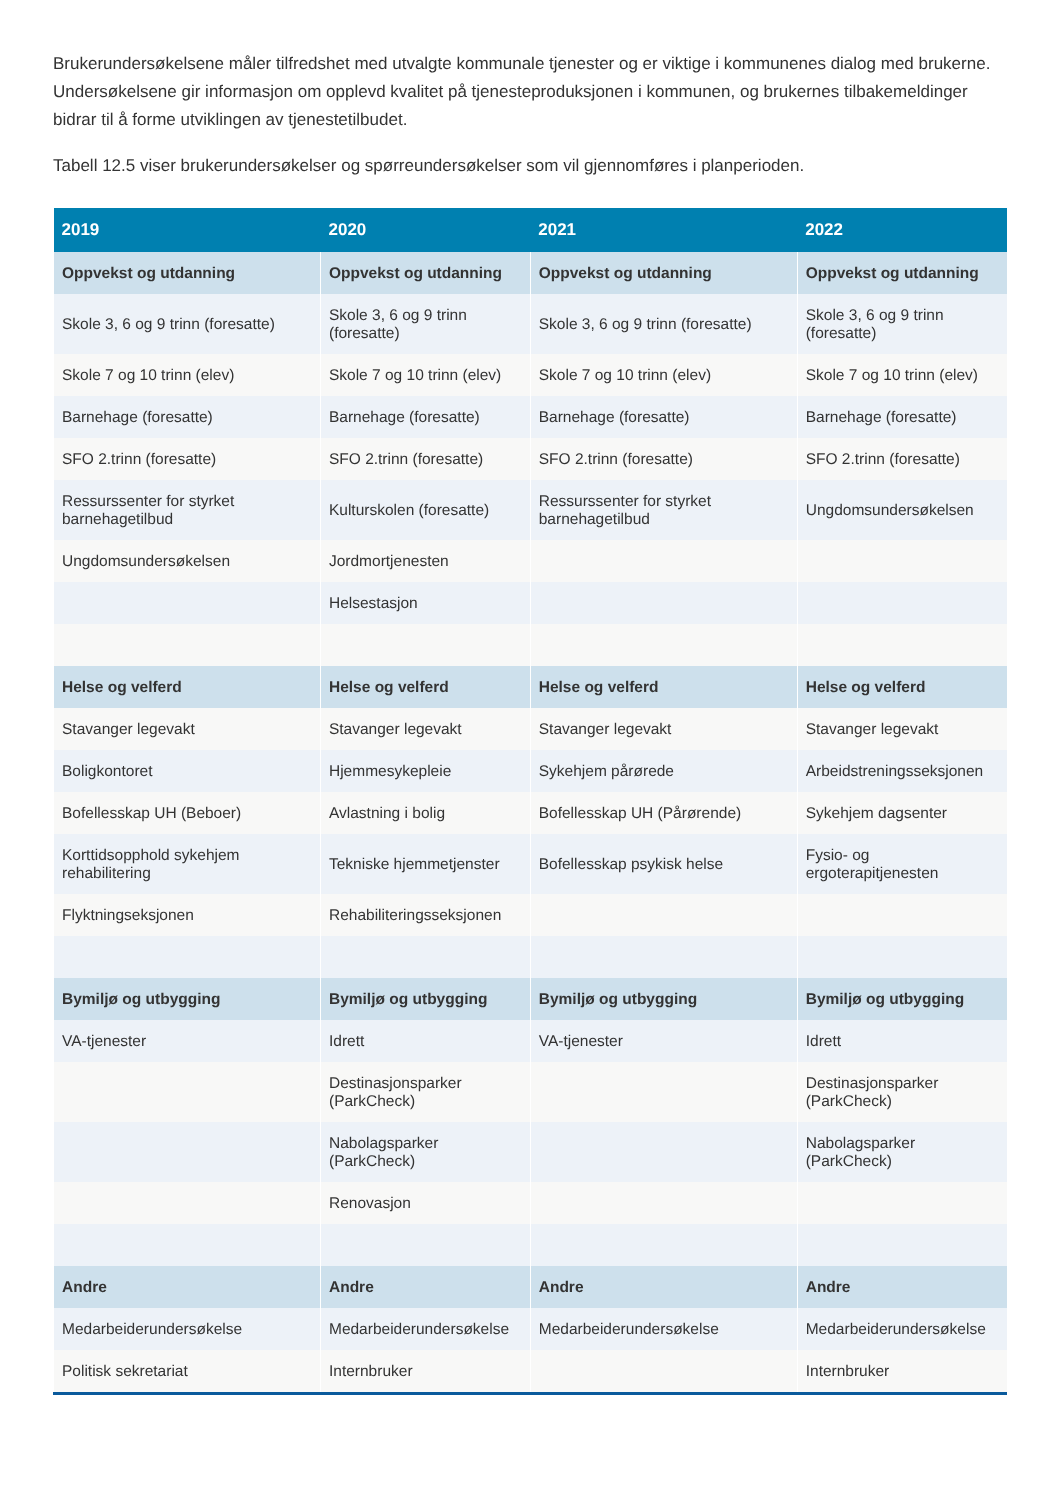Brukerundersøkelsene måler tilfredshet med utvalgte kommunale tjenester og er viktige i kommunenes dialog med brukerne. Undersøkelsene gir informasjon om opplevd kvalitet på tjenesteproduksjonen i kommunen, og brukernes tilbakemeldinger bidrar til å forme utviklingen av tjenestetilbudet.
Tabell 12.5 viser brukerundersøkelser og spørreundersøkelser som vil gjennomføres i planperioden.
| 2019 | 2020 | 2021 | 2022 |
| --- | --- | --- | --- |
| Oppvekst og utdanning | Oppvekst og utdanning | Oppvekst og utdanning | Oppvekst og utdanning |
| Skole 3, 6 og 9 trinn (foresatte) | Skole 3, 6 og 9 trinn (foresatte) | Skole 3, 6 og 9 trinn (foresatte) | Skole 3, 6 og 9 trinn (foresatte) |
| Skole 7 og 10 trinn (elev) | Skole 7 og 10 trinn (elev) | Skole 7 og 10 trinn (elev) | Skole 7 og 10 trinn (elev) |
| Barnehage (foresatte) | Barnehage (foresatte) | Barnehage (foresatte) | Barnehage (foresatte) |
| SFO 2.trinn (foresatte) | SFO 2.trinn (foresatte) | SFO 2.trinn (foresatte) | SFO 2.trinn (foresatte) |
| Ressurssenter for styrket barnehagetilbud | Kulturskolen (foresatte) | Ressurssenter for styrket barnehagetilbud | Ungdomsundersøkelsen |
| Ungdomsundersøkelsen | Jordmortjenesten | | |
| | Helsestasjon | | |
| Helse og velferd | Helse og velferd | Helse og velferd | Helse og velferd |
| Stavanger legevakt | Stavanger legevakt | Stavanger legevakt | Stavanger legevakt |
| Boligkontoret | Hjemmesykepleie | Sykehjem pårørede | Arbeidstreningsseksjonen |
| Bofellesskap UH (Beboer) | Avlastning i bolig | Bofellesskap UH (Pårørende) | Sykehjem dagsenter |
| Korttidsopphold sykehjem rehabilitering | Tekniske hjemmetjenster | Bofellesskap psykisk helse | Fysio- og ergoterapitjenesten |
| Flyktningseksjonen | Rehabiliteringsseksjonen | | |
| Bymiljø og utbygging | Bymiljø og utbygging | Bymiljø og utbygging | Bymiljø og utbygging |
| VA-tjenester | Idrett | VA-tjenester | Idrett |
| | Destinasjonsparker (ParkCheck) | | Destinasjonsparker (ParkCheck) |
| | Nabolagsparker (ParkCheck) | | Nabolagsparker (ParkCheck) |
| | Renovasjon | | |
| Andre | Andre | Andre | Andre |
| Medarbeiderundersøkelse | Medarbeiderundersøkelse | Medarbeiderundersøkelse | Medarbeiderundersøkelse |
| Politisk sekretariat | Internbruker | | Internbruker |